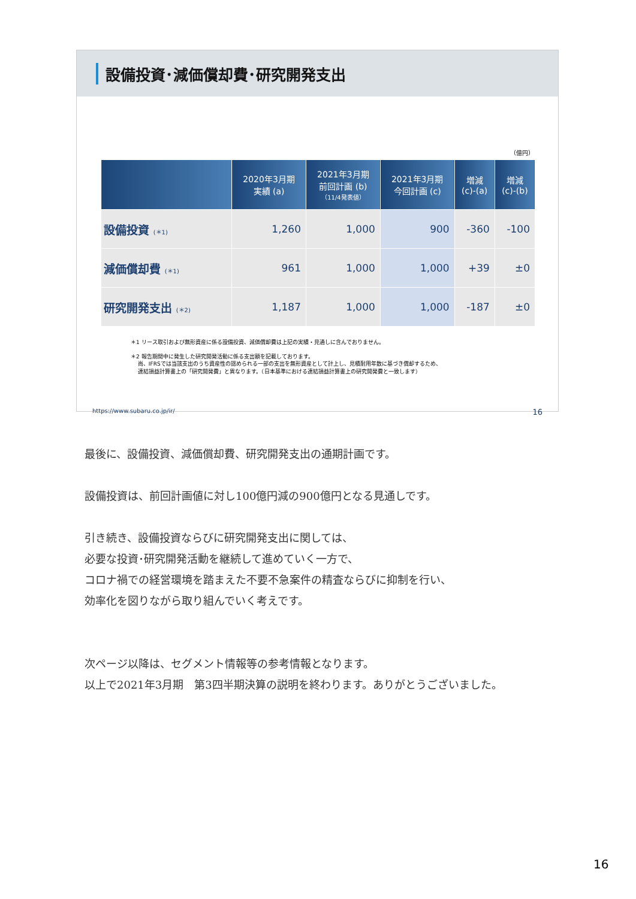設備投資･減価償却費･研究開発支出
（億円）
| | 2020年3月期 実績 (a) | 2021年3月期 前回計画 (b) （11/4発表値） | 2021年3月期 今回計画 (c) | 増減 (c)-(a) | 増減 (c)-(b) |
| --- | --- | --- | --- | --- | --- |
| 設備投資 (＊1) | 1,260 | 1,000 | 900 | -360 | -100 |
| 減価償却費 (＊1) | 961 | 1,000 | 1,000 | +39 | ±0 |
| 研究開発支出 (＊2) | 1,187 | 1,000 | 1,000 | -187 | ±0 |
＊1 リース取引および無形資産に係る設備投資、減価償却費は上記の実績・見通しに含んでおりません。
＊2 報告期間中に発生した研究開発活動に係る支出額を記載しております。
　 尚、IFRSでは当該支出のうち資産性の認められる一部の支出を無形資産として計上し、見積耐用年数に基づき償却するため、
　 連結損益計算書上の「研究開発費」と異なります。（日本基準における連結損益計算書上の研究開発費と一致します）
https://www.subaru.co.jp/ir/ 16
最後に、設備投資、減価償却費、研究開発支出の通期計画です。
設備投資は、前回計画値に対し100億円減の900億円となる見通しです。
引き続き、設備投資ならびに研究開発支出に関しては、
必要な投資･研究開発活動を継続して進めていく一方で、
コロナ禍での経営環境を踏まえた不要不急案件の精査ならびに抑制を行い、
効率化を図りながら取り組んでいく考えです。
次ページ以降は、セグメント情報等の参考情報となります。
以上で2021年3月期　第3四半期決算の説明を終わります。ありがとうございました。
16